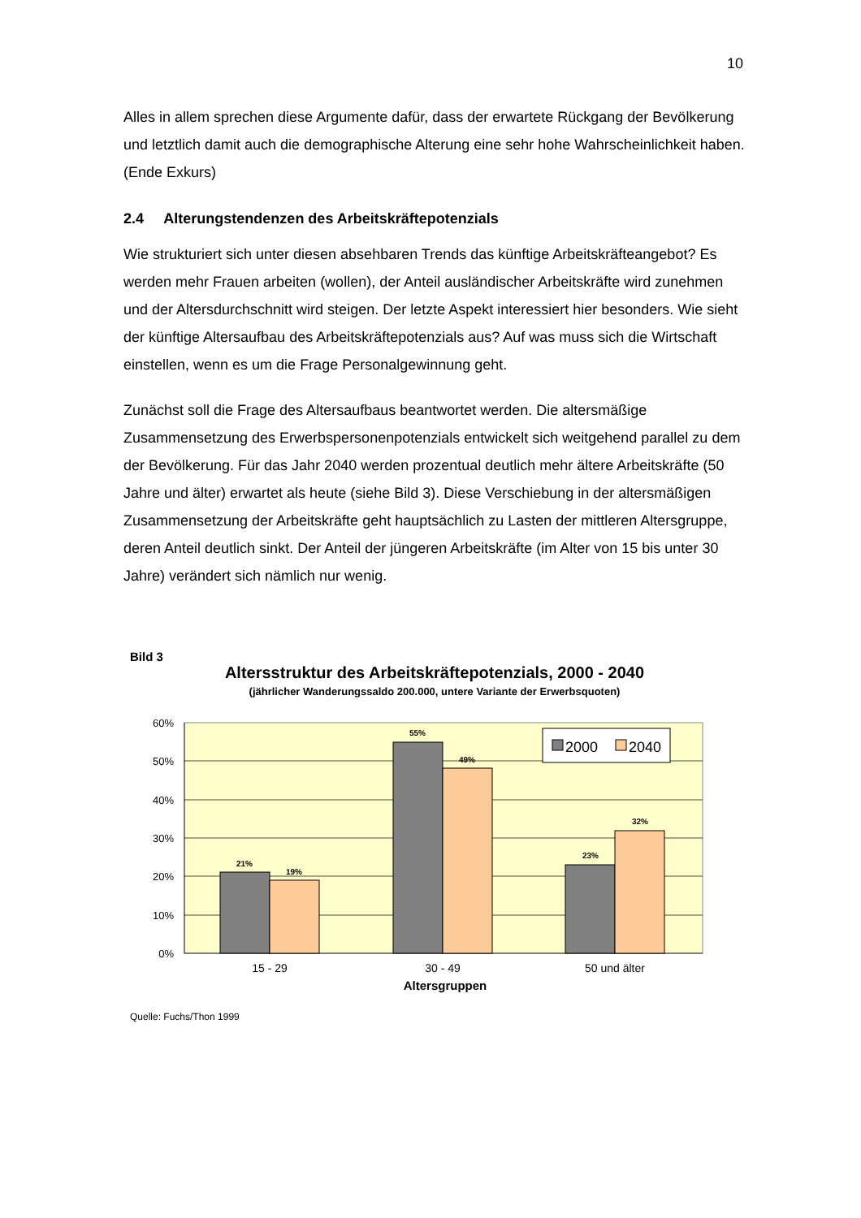10
Alles in allem sprechen diese Argumente dafür, dass der erwartete Rückgang der Bevölkerung und letztlich damit auch die demographische Alterung eine sehr hohe Wahrscheinlichkeit haben. (Ende Exkurs)
2.4 Alterungstendenzen des Arbeitskräftepotenzials
Wie strukturiert sich unter diesen absehbaren Trends das künftige Arbeitskräfteangebot? Es werden mehr Frauen arbeiten (wollen), der Anteil ausländischer Arbeitskräfte wird zunehmen und der Altersdurchschnitt wird steigen. Der letzte Aspekt interessiert hier besonders. Wie sieht der künftige Altersaufbau des Arbeitskräftepotenzials aus? Auf was muss sich die Wirtschaft einstellen, wenn es um die Frage Personalgewinnung geht.
Zunächst soll die Frage des Altersaufbaus beantwortet werden. Die altersmäßige Zusammensetzung des Erwerbspersonenpotenzials entwickelt sich weitgehend parallel zu dem der Bevölkerung. Für das Jahr 2040 werden prozentual deutlich mehr ältere Arbeitskräfte (50 Jahre und älter) erwartet als heute (siehe Bild 3). Diese Verschiebung in der altersmäßigen Zusammensetzung der Arbeitskräfte geht hauptsächlich zu Lasten der mittleren Altersgruppe, deren Anteil deutlich sinkt. Der Anteil der jüngeren Arbeitskräfte (im Alter von 15 bis unter 30 Jahre) verändert sich nämlich nur wenig.
Bild 3
Altersstruktur des Arbeitskräftepotenzials, 2000 - 2040
(jährlicher Wanderungssaldo 200.000, untere Variante der Erwerbsquoten)
60%
50%
40%
30%
20%
10%
0%
21%
19%
55%
49%
23%
32%
2000
2040
15 - 29
30 - 49
50 und älter
Altersgruppen
Quelle: Fuchs/Thon 1999